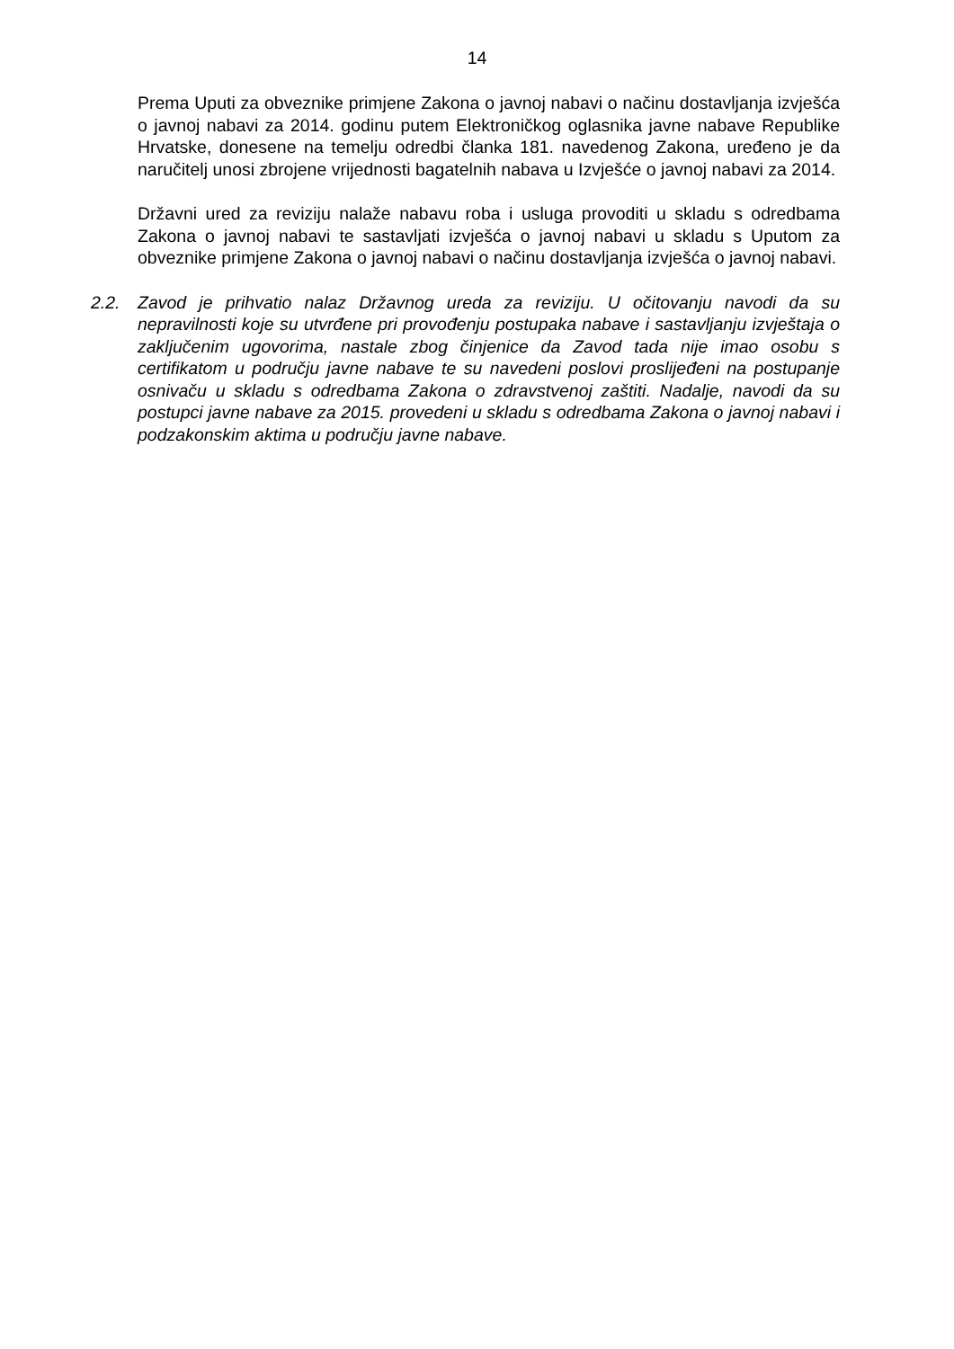14
Prema Uputi za obveznike primjene Zakona o javnoj nabavi o načinu dostavljanja izvješća o javnoj nabavi za 2014. godinu putem Elektroničkog oglasnika javne nabave Republike Hrvatske, donesene na temelju odredbi članka 181. navedenog Zakona, uređeno je da naručitelj unosi zbrojene vrijednosti bagatelnih nabava u Izvješće o javnoj nabavi za 2014.
Državni ured za reviziju nalaže nabavu roba i usluga provoditi u skladu s odredbama Zakona o javnoj nabavi te sastavljati izvješća o javnoj nabavi u skladu s Uputom za obveznike primjene Zakona o javnoj nabavi o načinu dostavljanja izvješća o javnoj nabavi.
2.2. Zavod je prihvatio nalaz Državnog ureda za reviziju. U očitovanju navodi da su nepravilnosti koje su utvrđene pri provođenju postupaka nabave i sastavljanju izvještaja o zaključenim ugovorima, nastale zbog činjenice da Zavod tada nije imao osobu s certifikatom u području javne nabave te su navedeni poslovi proslijeđeni na postupanje osnivaču u skladu s odredbama Zakona o zdravstvenoj zaštiti. Nadalje, navodi da su postupci javne nabave za 2015. provedeni u skladu s odredbama Zakona o javnoj nabavi i podzakonskim aktima u području javne nabave.